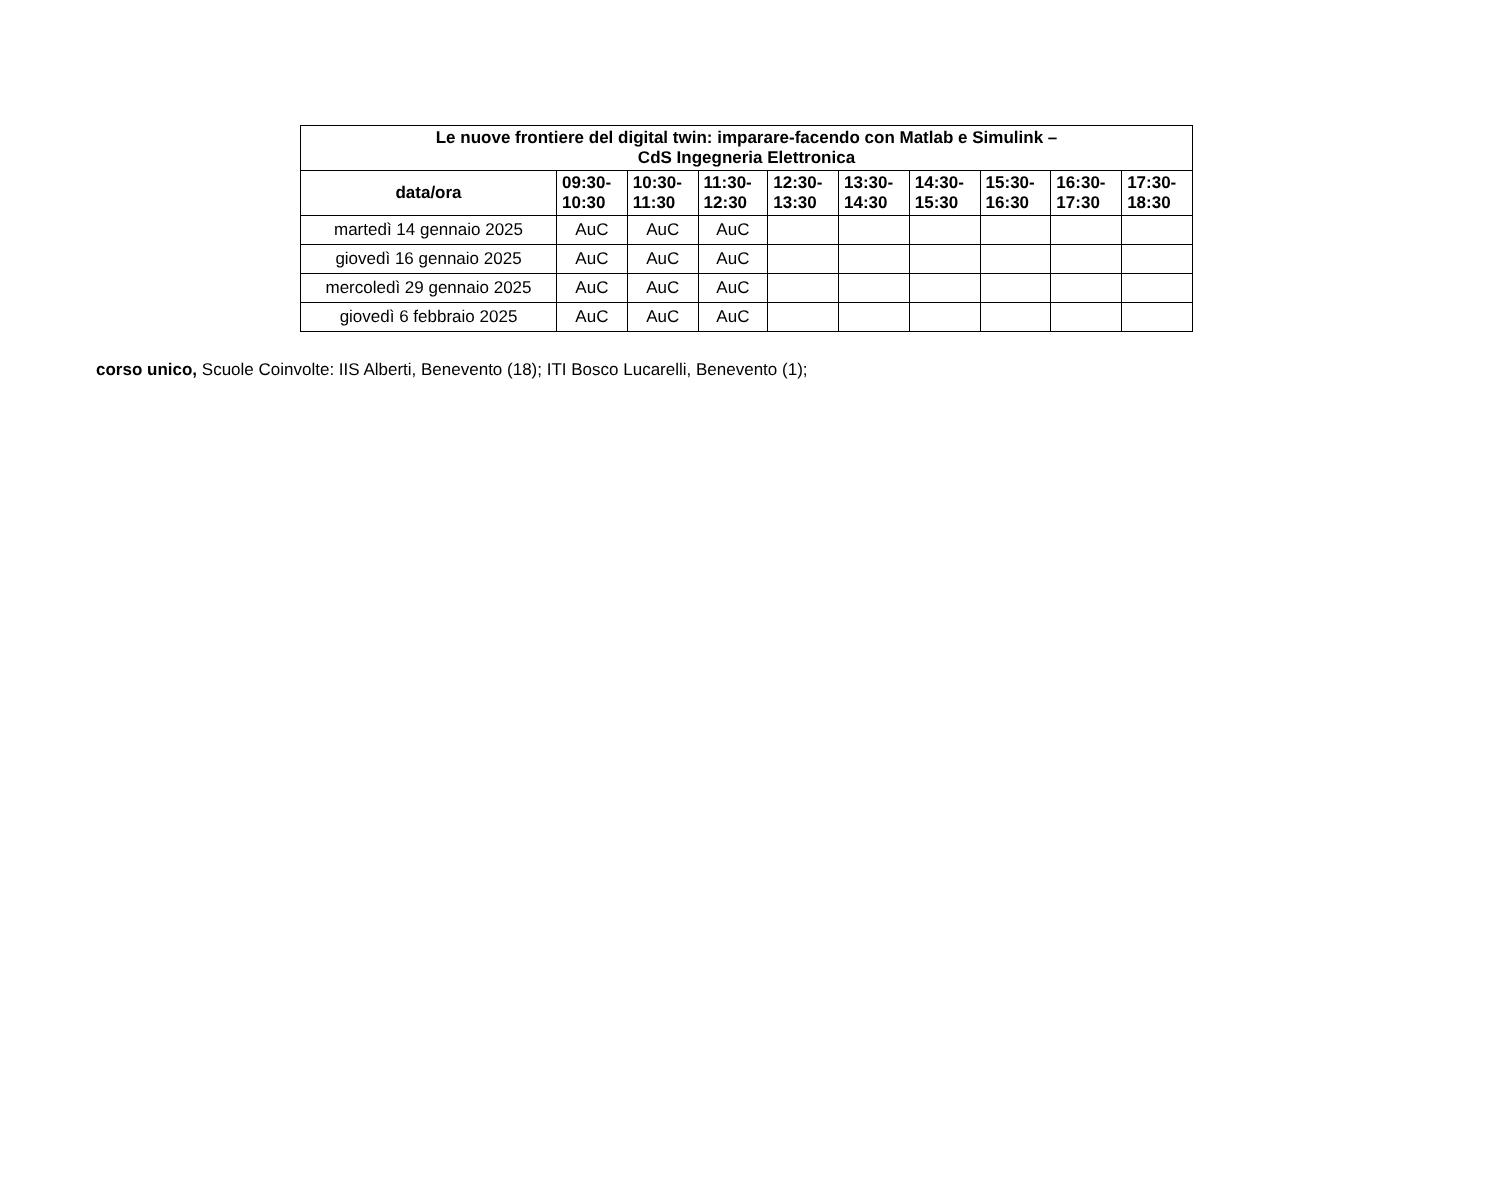| Le nuove frontiere del digital twin: imparare-facendo con Matlab e Simulink – CdS Ingegneria Elettronica | | | | | | | | | |
| --- | --- | --- | --- | --- | --- | --- | --- | --- | --- |
| data/ora | 09:30- 10:30 | 10:30- 11:30 | 11:30- 12:30 | 12:30- 13:30 | 13:30- 14:30 | 14:30- 15:30 | 15:30- 16:30 | 16:30- 17:30 | 17:30- 18:30 |
| martedì 14 gennaio 2025 | AuC | AuC | AuC | | | | | | |
| giovedì 16 gennaio 2025 | AuC | AuC | AuC | | | | | | |
| mercoledì 29 gennaio 2025 | AuC | AuC | AuC | | | | | | |
| giovedì 6 febbraio 2025 | AuC | AuC | AuC | | | | | | |
corso unico, Scuole Coinvolte: IIS Alberti, Benevento (18); ITI Bosco Lucarelli, Benevento (1);